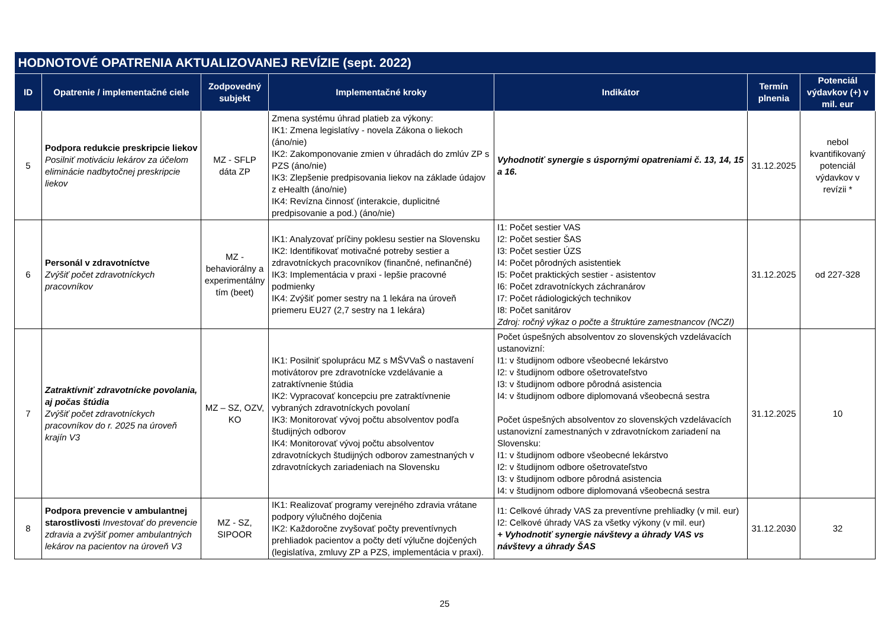| HODNOTOVÉ OPATRENIA AKTUALIZOVANEJ REVÍZIE (sept. 2022) | | | | | | |
| --- | --- | --- | --- | --- | --- | --- |
| ID | Opatrenie / implementačné ciele | Zodpovedný subjekt | Implementačné kroky | Indikátor | Termín plnenia | Potenciál výdavkov (+) v mil. eur |
| 5 | Podpora redukcie preskripcie liekov Posilniť motiváciu lekárov za účelom eliminácie nadbytočnej preskripcie liekov | MZ - SFLP dáta ZP | Zmena systému úhrad platieb za výkony: IK1: Zmena legislatívy - novela Zákona o liekoch (áno/nie) IK2: Zakomponovanie zmien v úhradách do zmlúv ZP s PZS (áno/nie) IK3: Zlepšenie predpisovania liekov na základe údajov z eHealth (áno/nie) IK4: Revízna činnosť (interakcie, duplicitné predpisovanie a pod.) (áno/nie) | Vyhodnotiť synergie s úspornými opatreniami č. 13, 14, 15 a 16. | 31.12.2025 | nebol kvantifikovaný potenciál výdavkov v revízii * |
| 6 | Personál v zdravotníctve Zvýšiť počet zdravotníckych pracovníkov | MZ - behaviorálny a experimentálny tím (beet) | IK1: Analyzovať príčiny poklesu sestier na Slovensku IK2: Identifikovať motivačné potreby sestier a zdravotníckych pracovníkov (finančné, nefinančné) IK3: Implementácia v praxi - lepšie pracovné podmienky IK4: Zvýšiť pomer sestry na 1 lekára na úroveň priemeru EU27 (2,7 sestry na 1 lekára) | I1: Počet sestier VAS I2: Počet sestier ŠAS I3: Počet sestier ÚZS I4: Počet pôrodných asistentiek I5: Počet praktických sestier - asistentov I6: Počet zdravotníckych záchranárov I7: Počet rádiologických technikov I8: Počet sanitárov Zdroj: ročný výkaz o počte a štruktúre zamestnancov (NCZI) | 31.12.2025 | od 227-328 |
| 7 | Zatraktívniť zdravotnícke povolania, aj počas štúdia Zvýšiť počet zdravotníckych pracovníkov do r. 2025 na úroveň krajín V3 | MZ – SZ, OZV, KO | IK1: Posilniť spoluprácu MZ s MŠVVaŠ o nastavení motivátorov pre zdravotnícke vzdelávanie a zatraktívnenie štúdia IK2: Vypracovať koncepciu pre zatraktívnenie vybraných zdravotníckych povolaní IK3: Monitorovať vývoj počtu absolventov podľa študijných odborov IK4: Monitorovať vývoj počtu absolventov zdravotníckych študijných odborov zamestnaných v zdravotníckych zariadeniach na Slovensku | Počet úspešných absolventov zo slovenských vzdelávacích ustanovizní: I1: v študijnom odbore všeobecné lekárstvo I2: v študijnom odbore ošetrovateľstvo I3: v študijnom odbore pôrodná asistencia I4: v študijnom odbore diplomovaná všeobecná sestra Počet úspešných absolventov zo slovenských vzdelávacích ustanovizní zamestnaných v zdravotníckom zariadení na Slovensku: I1: v študijnom odbore všeobecné lekárstvo I2: v študijnom odbore ošetrovateľstvo I3: v študijnom odbore pôrodná asistencia I4: v študijnom odbore diplomovaná všeobecná sestra | 31.12.2025 | 10 |
| 8 | Podpora prevencie v ambulantnej starostlivosti Investovať do prevencie zdravia a zvýšiť pomer ambulantných lekárov na pacientov na úroveň V3 | MZ - SZ, SIPOOR | IK1: Realizovať programy verejného zdravia vrátane podpory výlučného dojčenia IK2: Každoročne zvyšovať počty preventívnych prehliadok pacientov a počty detí výlučne dojčených (legislatíva, zmluvy ZP a PZS, implementácia v praxi). | I1: Celkové úhrady VAS za preventívne prehliadky (v mil. eur) I2: Celkové úhrady VAS za všetky výkony (v mil. eur) + Vyhodnotiť synergie návštevy a úhrady VAS vs návštevy a úhrady ŠAS | 31.12.2030 | 32 |
25